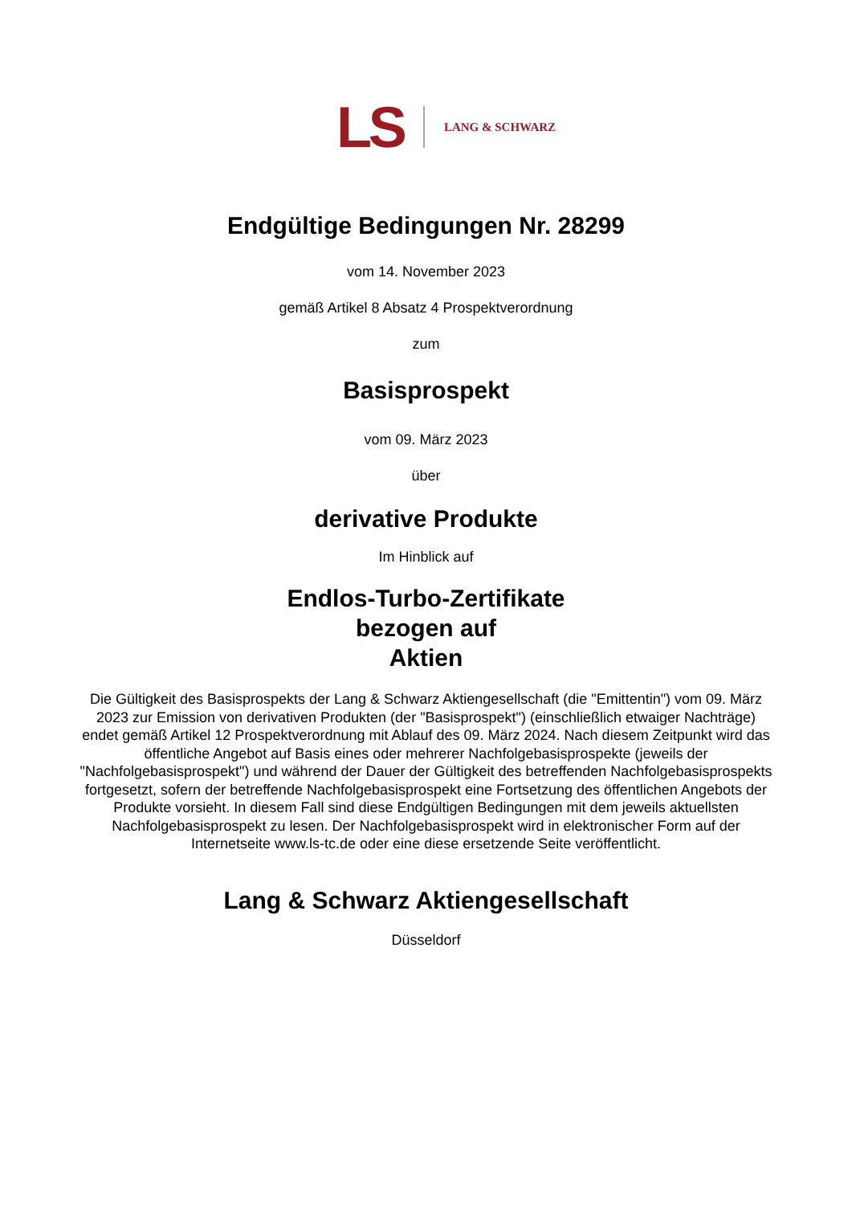LS LANG & SCHWARZ
Endgültige Bedingungen Nr. 28299
vom 14. November 2023
gemäß Artikel 8 Absatz 4 Prospektverordnung
zum
Basisprospekt
vom 09. März 2023
über
derivative Produkte
Im Hinblick auf
Endlos-Turbo-Zertifikate
bezogen auf
Aktien
Die Gültigkeit des Basisprospekts der Lang & Schwarz Aktiengesellschaft (die "Emittentin") vom 09. März 2023 zur Emission von derivativen Produkten (der "Basisprospekt") (einschließlich etwaiger Nachträge) endet gemäß Artikel 12 Prospektverordnung mit Ablauf des 09. März 2024. Nach diesem Zeitpunkt wird das öffentliche Angebot auf Basis eines oder mehrerer Nachfolgebasisprospekte (jeweils der "Nachfolgebasisprospekt") und während der Dauer der Gültigkeit des betreffenden Nachfolgebasisprospekts fortgesetzt, sofern der betreffende Nachfolgebasisprospekt eine Fortsetzung des öffentlichen Angebots der Produkte vorsieht. In diesem Fall sind diese Endgültigen Bedingungen mit dem jeweils aktuellsten Nachfolgebasisprospekt zu lesen. Der Nachfolgebasisprospekt wird in elektronischer Form auf der Internetseite www.ls-tc.de oder eine diese ersetzende Seite veröffentlicht.
Lang & Schwarz Aktiengesellschaft
Düsseldorf